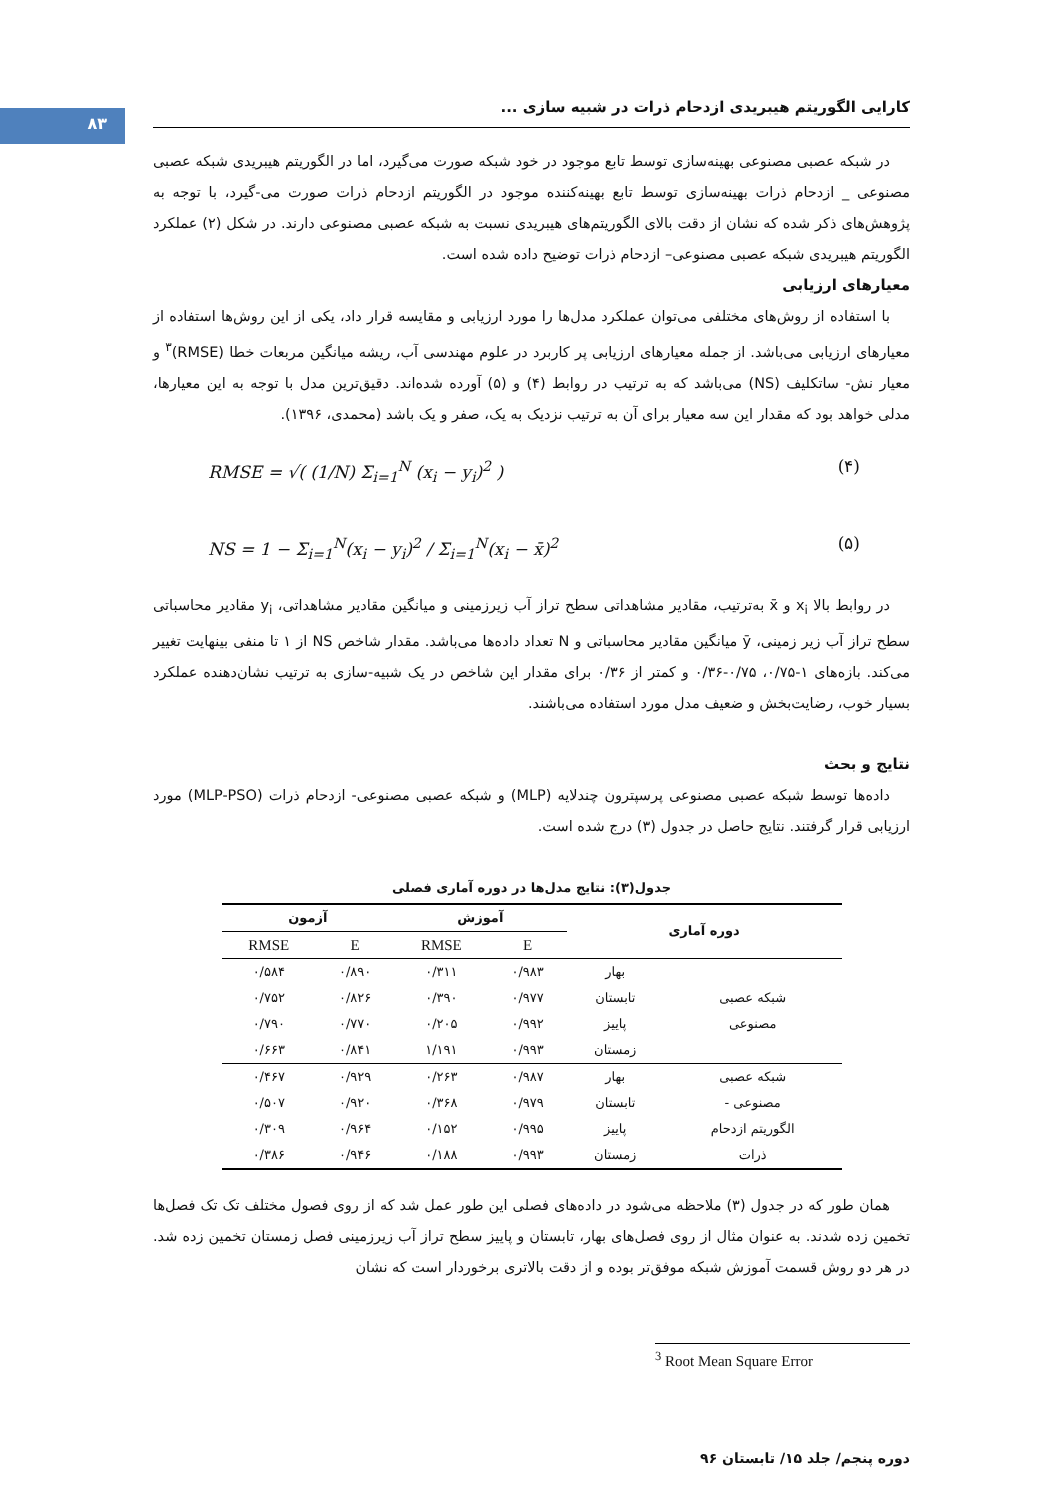۸۳
کارایی الگوریتم هیبریدی ازدحام ذرات در شبیه سازی ...
در شبکه عصبی مصنوعی بهینه‌سازی توسط تابع موجود در خود شبکه صورت می‌گیرد، اما در الگوریتم هیبریدی شبکه عصبی مصنوعی _ ازدحام ذرات بهینه‌سازی توسط تابع بهینه‌کننده موجود در الگوریتم ازدحام ذرات صورت می-گیرد، با توجه به پژوهش‌های ذکر شده که نشان از دقت بالای الگوریتم‌های هیبریدی نسبت به شبکه عصبی مصنوعی دارند. در شکل (۲) عملکرد الگوریتم هیبریدی شبکه عصبی مصنوعی– ازدحام ذرات توضیح داده شده است.
معیارهای ارزیابی
با استفاده از روش‌های مختلفی می‌توان عملکرد مدل‌ها را مورد ارزیابی و مقایسه قرار داد، یکی از این روش‌ها استفاده از معیارهای ارزیابی می‌باشد. از جمله معیارهای ارزیابی پر کاربرد در علوم مهندسی آب، ریشه میانگین مربعات خطا (RMSE)<sup>۳</sup> و معیار نش- ساتکلیف (NS) می‌باشد که به ترتیب در روابط (۴) و (۵) آورده شده‌اند. دقیق‌ترین مدل با توجه به این معیارها، مدلی خواهد بود که مقدار این سه معیار برای آن به ترتیب نزدیک به یک، صفر و یک باشد (محمدی، ۱۳۹۶).
RMSE = √( (1/N) Σ<sub>i=1</sub><sup>N</sup> (x<sub>i</sub> − y<sub>i</sub>)<sup>2</sup> ) (۴)
NS = 1 − Σ<sub>i=1</sub><sup>N</sup>(x<sub>i</sub> − y<sub>i</sub>)<sup>2</sup> / Σ<sub>i=1</sub><sup>N</sup>(x<sub>i</sub> − x̄)<sup>2</sup> (۵)
در روابط بالا x<sub>i</sub> و x̄ به‌ترتیب، مقادیر مشاهداتی سطح تراز آب زیرزمینی و میانگین مقادیر مشاهداتی، y<sub>i</sub> مقادیر محاسباتی سطح تراز آب زیر زمینی، ȳ میانگین مقادیر محاسباتی و N تعداد داده‌ها می‌باشد. مقدار شاخص NS از ۱ تا منفی بینهایت تغییر می‌کند. بازه‌های ۱-۰/۷۵، ۰/۷۵-۰/۳۶ و کمتر از ۰/۳۶ برای مقدار این شاخص در یک شبیه-سازی به ترتیب نشان‌دهنده عملکرد بسیار خوب، رضایت‌بخش و ضعیف مدل مورد استفاده می‌باشند.
نتایج و بحث
داده‌ها توسط شبکه عصبی مصنوعی پرسپترون چندلایه (MLP) و شبکه عصبی مصنوعی- ازدحام ذرات (MLP-PSO) مورد ارزیابی قرار گرفتند. نتایج حاصل در جدول (۳) درج شده است.
جدول(۳): نتایج مدل‌ها در دوره آماری فصلی
| دوره آماری | | آموزش | | آزمون | |
| --- | --- | --- | --- | --- | --- |
| | | E | RMSE | E | RMSE |
| شبکه عصبی مصنوعی | بهار | ۰/۹۸۳ | ۰/۳۱۱ | ۰/۸۹۰ | ۰/۵۸۴ |
| | تابستان | ۰/۹۷۷ | ۰/۳۹۰ | ۰/۸۲۶ | ۰/۷۵۲ |
| | پاییز | ۰/۹۹۲ | ۰/۲۰۵ | ۰/۷۷۰ | ۰/۷۹۰ |
| | زمستان | ۰/۹۹۳ | ۱/۱۹۱ | ۰/۸۴۱ | ۰/۶۶۳ |
| شبکه عصبی مصنوعی - الگوریتم ازدحام ذرات | بهار | ۰/۹۸۷ | ۰/۲۶۳ | ۰/۹۲۹ | ۰/۴۶۷ |
| | تابستان | ۰/۹۷۹ | ۰/۳۶۸ | ۰/۹۲۰ | ۰/۵۰۷ |
| | پاییز | ۰/۹۹۵ | ۰/۱۵۲ | ۰/۹۶۴ | ۰/۳۰۹ |
| | زمستان | ۰/۹۹۳ | ۰/۱۸۸ | ۰/۹۴۶ | ۰/۳۸۶ |
همان طور که در جدول (۳) ملاحظه می‌شود در داده‌های فصلی این طور عمل شد که از روی فصول مختلف تک تک فصل‌ها تخمین زده شدند. به عنوان مثال از روی فصل‌های بهار، تابستان و پاییز سطح تراز آب زیرزمینی فصل زمستان تخمین زده شد. در هر دو روش قسمت آموزش شبکه موفق‌تر بوده و از دقت بالاتری برخوردار است که نشان
<sup>3</sup> Root Mean Square Error
دوره پنجم/ جلد ۱۵/ تابستان ۹۶